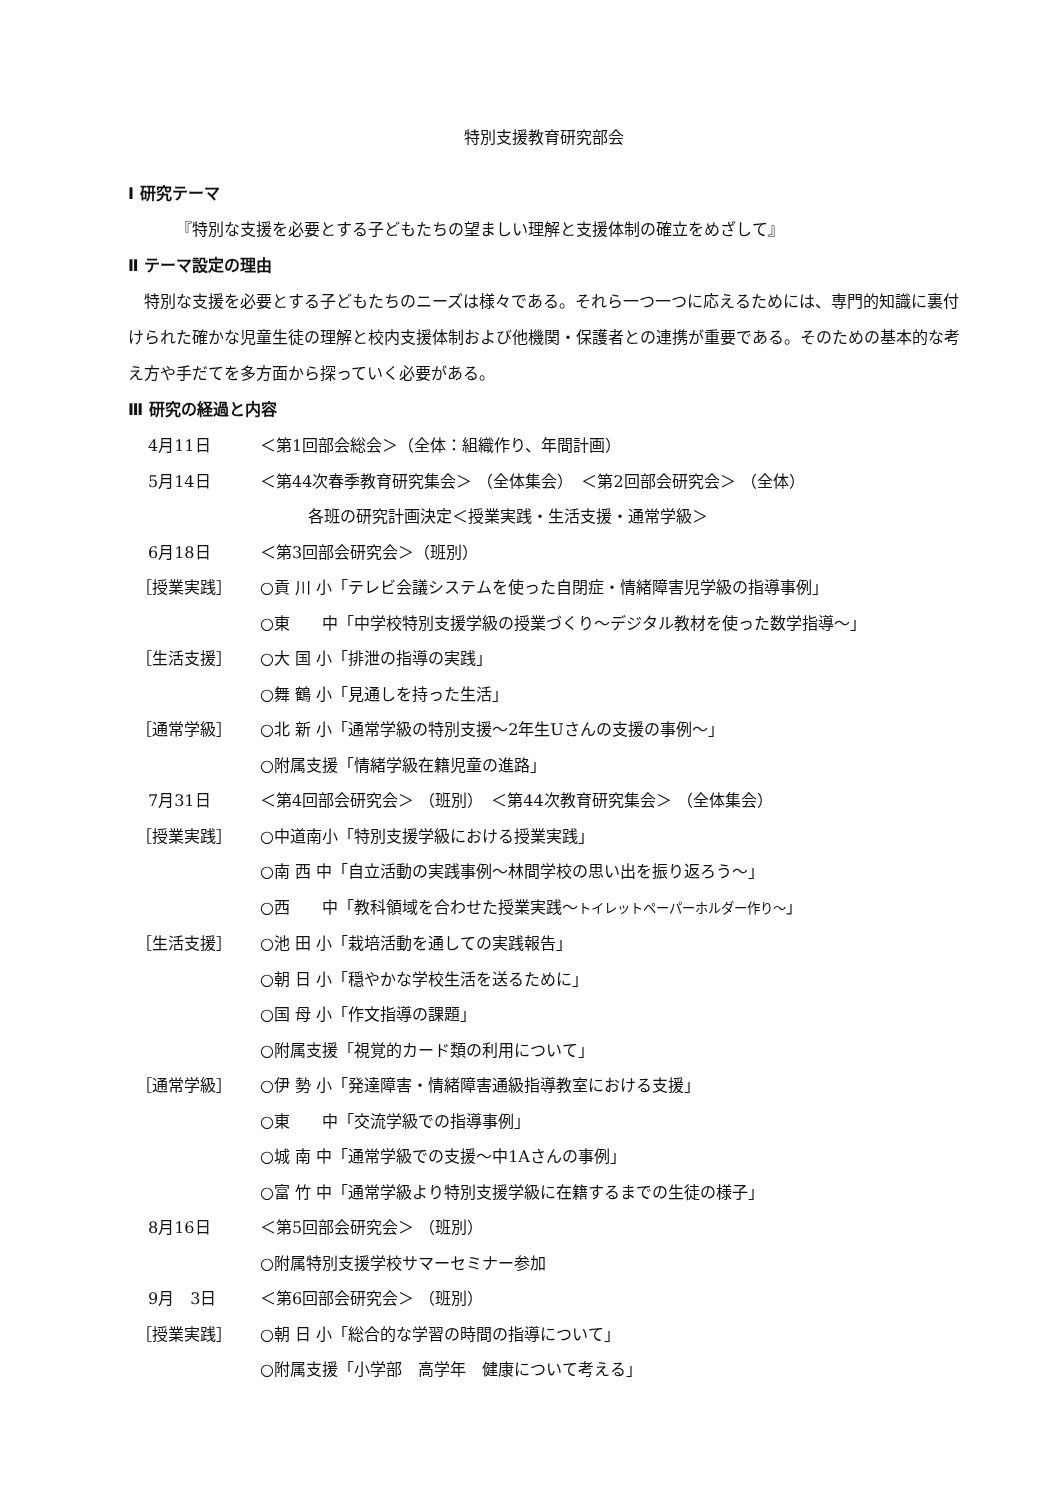特別支援教育研究部会
Ⅰ 研究テーマ
『特別な支援を必要とする子どもたちの望ましい理解と支援体制の確立をめざして』
Ⅱ テーマ設定の理由
　特別な支援を必要とする子どもたちのニーズは様々である。それら一つ一つに応えるためには、専門的知識に裏付けられた確かな児童生徒の理解と校内支援体制および他機関・保護者との連携が重要である。そのための基本的な考え方や手だてを多方面から探っていく必要がある。
Ⅲ 研究の経過と内容
4月11日 ＜第1回部会総会＞（全体：組織作り、年間計画）
5月14日 ＜第44次春季教育研究集会＞ （全体集会）　＜第2回部会研究会＞ （全体）
　　　各班の研究計画決定＜授業実践・生活支援・通常学級＞
6月18日 ＜第3回部会研究会＞（班別）
［授業実践］ ○貢 川 小「テレビ会議システムを使った自閉症・情緒障害児学級の指導事例」
○東　　中「中学校特別支援学級の授業づくり～デジタル教材を使った数学指導～」
［生活支援］ ○大 国 小「排泄の指導の実践」
○舞 鶴 小「見通しを持った生活」
［通常学級］ ○北 新 小「通常学級の特別支援～2年生Uさんの支援の事例～」
○附属支援「情緒学級在籍児童の進路」
7月31日 ＜第4回部会研究会＞ （班別）　＜第44次教育研究集会＞ （全体集会）
［授業実践］ ○中道南小「特別支援学級における授業実践」
○南 西 中「自立活動の実践事例～林間学校の思い出を振り返ろう～」
○西　　中「教科領域を合わせた授業実践～トイレットペーパーホルダー作り～」
［生活支援］ ○池 田 小「栽培活動を通しての実践報告」
○朝 日 小「穏やかな学校生活を送るために」
○国 母 小「作文指導の課題」
○附属支援「視覚的カード類の利用について」
［通常学級］ ○伊 勢 小「発達障害・情緒障害通級指導教室における支援」
○東　　中「交流学級での指導事例」
○城 南 中「通常学級での支援～中1Aさんの事例」
○富 竹 中「通常学級より特別支援学級に在籍するまでの生徒の様子」
8月16日 ＜第5回部会研究会＞ （班別）
○附属特別支援学校サマーセミナー参加
9月　3日 ＜第6回部会研究会＞ （班別）
［授業実践］ ○朝 日 小「総合的な学習の時間の指導について」
○附属支援「小学部　高学年　健康について考える」